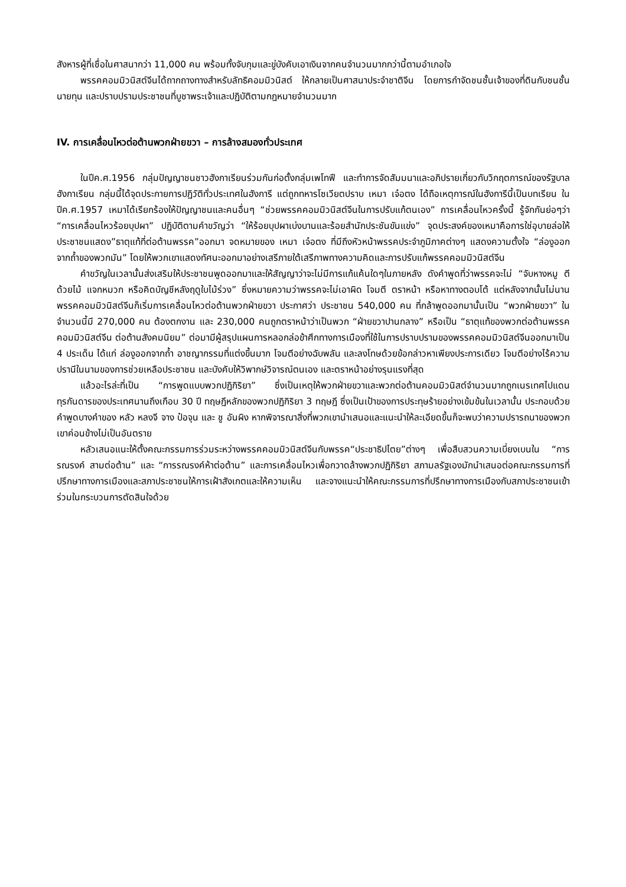สังหารผู้ที่เชื่อในศาสนากว่า 11,000 คน พร้อมทั้งจับกุมและขู่บังคับเอาเงินจากคนจำนวนมากกว่านี้ตามอำเภอใจ
พรรคคอมมิวนิสต์จีนได้ถากถางทางสำหรับลัทธิคอมมิวนิสต์ ให้กลายเป็นศาสนาประจำชาติจีน โดยการกำจัดชนชั้นเจ้าของที่ดินกับชนชั้นนายทุน และปราบปรามประชาชนที่บูชาพระเจ้าและปฏิบัติตามกฎหมายจำนวนมาก
IV. การเคลื่อนไหวต่อต้านพวกฝ่ายขวา – การล้างสมองทั่วประเทศ
ในปีค.ศ.1956 กลุ่มปัญญาชนชาวฮังกาเรียนร่วมกันก่อตั้งกลุ่มเพโทฟี และทำการจัดสัมมนาและอภิปรายเกี่ยวกับวิกฤตการณ์ของรัฐบาลฮังกาเรียน กลุ่มนี้ได้จุดประกายการปฏิวัติทั่วประเทศในฮังการี แต่ถูกทหารโซเวียตปราบ เหมา เจ๋อตง ได้ถือเหตุการณ์ในฮังการีนี้เป็นบทเรียน ในปีค.ศ.1957 เหมาได้เรียกร้องให้ปัญญาชนและคนอื่นๆ “ช่วยพรรคคอมมิวนิสต์จีนในการปรับแก้ตนเอง” การเคลื่อนไหวครั้งนี้ รู้จักกันย่อๆว่า “การเคลื่อนไหวร้อยบุปผา” ปฏิบัติตามคำขวัญว่า “ให้ร้อยบุปผาเบ่งบานและร้อยสำนักประชันขันแข่ง” จุดประสงค์ของเหมาคือการใช่อุบายล่อให้ประชาชนแสดง”ธาตุแท้ที่ต่อต้านพรรค”ออกมา จดหมายของ เหมา เจ๋อตง ที่มีถึงหัวหน้าพรรคประจำภูมิภาคต่างๆ แสดงความตั้งใจ “ล่องูออกจากถ้ำของพวกมัน” โดยให้พวกเขาแสดงทัศนะออกมาอย่างเสรีภายใต้เสรีภาพทางความคิดและการปรับแก้พรรคคอมมิวนิสต์จีน
คำขวัญในเวลานั้นส่งเสริมให้ประชาชนพูดออกมาและให้สัญญาว่าจะไม่มีการแก้แค้นใดๆในภายหลัง ดังคำพูดที่ว่าพรรคจะไม่ “จับหางหมู ตีด้วยไม้ แจกหมวก หรือคิดบัญชีหลังฤดูใบไม้ร่วง” ซึ่งหมายความว่าพรรคจะไม่เอาผิด โจมตี ตราหน้า หรือหาทางตอบโต้ แต่หลังจากนั้นไม่นาน พรรคคอมมิวนิสต์จีนก็เริ่มการเคลื่อนไหวต่อต้านพวกฝ่ายขวา ประกาศว่า ประชาชน 540,000 คน ที่กล้าพูดออกมานั้นเป็น “พวกฝ่ายขวา” ในจำนวนนี้มี 270,000 คน ต้องตกงาน และ 230,000 คนถูกตราหน้าว่าเป็นพวก “ฝ่ายขวาปานกลาง” หรือเป็น “ธาตุแท้ของพวกต่อต้านพรรคคอมมิวนิสต์จีน ต่อต้านสังคมนิยม” ต่อมามีผู้สรุปแผนการหลอกล่อข้าศึกทางการเมืองที่ใช้ในการปราบปรามของพรรคคอมมิวนิสต์จีนออกมาเป็น 4 ประเด็น ได้แก่ ล่องูออกจากถ้ำ อาชญากรรมที่แต่งขึ้นมาก โจมตีอย่างฉับพลัน และลงโทษด้วยข้อกล่าวหาเพียงประการเดียว โจมตีอย่างไร้ความปรานีในนามของการช่วยเหลือประชาชน และบังคับให้วิพากษ์วิจารณ์ตนเอง และตราหน้าอย่างรุนแรงที่สุด
แล้วอะไรล่ะที่เป็น “การพูดแบบพวกปฏิกิริยา” ซึ่งเป็นเหตุให้พวกฝ่ายขวาและพวกต่อต้านคอมมิวนิสต์จำนวนมากถูกเนรเทศไปแดนทุรกันดารของประเทศนานถึงเกือบ 30 ปี ทฤษฎีหลักของพวกปฏิกิริยา 3 ทฤษฎี ซึ่งเป็นเป้าของการประทุษร้ายอย่างเข้มข้นในเวลานั้น ประกอบด้วยคำพูดบางคำของ หลัว หลงจี จาง ป๋อจุน และ ชู อันผิง หากพิจารณาสิ่งที่พวกเขานำเสนอและแนะนำให้ละเอียดขึ้นก็จะพบว่าความปรารถนาของพวกเขาค่อนข้างไม่เป็นอันตราย
หลัวเสนอแนะให้ตั้งคณะกรรมการร่วมระหว่างพรรคคอมมิวนิสต์จีนกับพรรค“ประชาธิปไตย”ต่างๆ เพื่อสืบสวนความเบี่ยงเบนใน “การรณรงค์ สามต่อต้าน” และ “การรณรงค์ห้าต่อต้าน” และการเคลื่อนไหวเพื่อกวาดล้างพวกปฏิกิริยา สภามลรัฐเองมักนำเสนอต่อคณะกรรมการที่ปรึกษาทางการเมืองและสภาประชาชนให้การเฝ้าสังเกตและให้ความเห็น และจางแนะนำให้คณะกรรมการที่ปรึกษาทางการเมืองกับสภาประชาชนเข้าร่วมในกระบวนการตัดสินใจด้วย